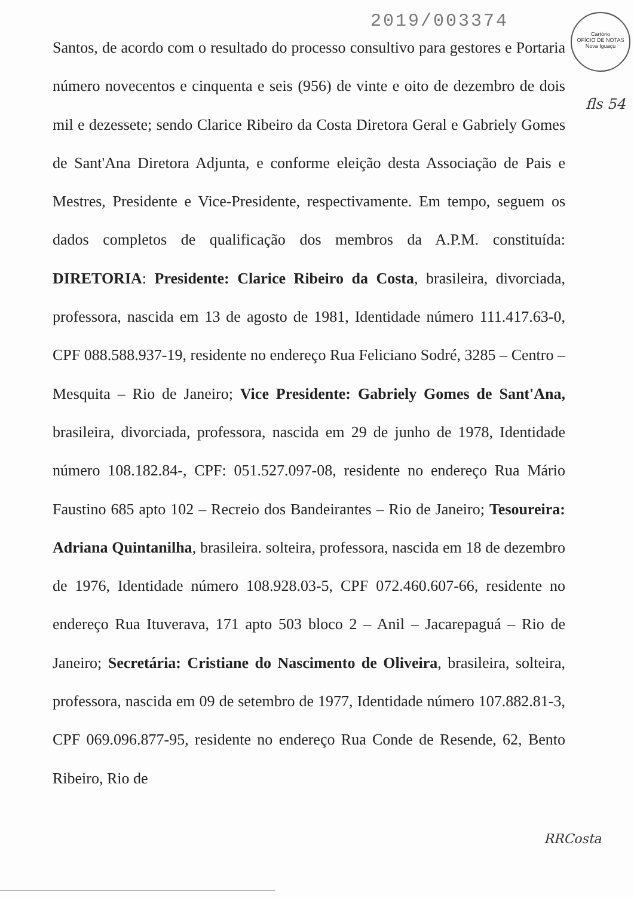2019/003374
Cartório
OFÍCIO DE NOTAS
Nova Iguaçu
fls 54
Santos, de acordo com o resultado do processo consultivo para gestores e Portaria número novecentos e cinquenta e seis (956) de vinte e oito de dezembro de dois mil e dezessete; sendo Clarice Ribeiro da Costa Diretora Geral e Gabriely Gomes de Sant'Ana Diretora Adjunta, e conforme eleição desta Associação de Pais e Mestres, Presidente e Vice-Presidente, respectivamente. Em tempo, seguem os dados completos de qualificação dos membros da A.P.M. constituída: DIRETORIA: Presidente: Clarice Ribeiro da Costa, brasileira, divorciada, professora, nascida em 13 de agosto de 1981, Identidade número 111.417.63-0, CPF 088.588.937-19, residente no endereço Rua Feliciano Sodré, 3285 – Centro – Mesquita – Rio de Janeiro; Vice Presidente: Gabriely Gomes de Sant'Ana, brasileira, divorciada, professora, nascida em 29 de junho de 1978, Identidade número 108.182.84-, CPF: 051.527.097-08, residente no endereço Rua Mário Faustino 685 apto 102 – Recreio dos Bandeirantes – Rio de Janeiro; Tesoureira: Adriana Quintanilha, brasileira. solteira, professora, nascida em 18 de dezembro de 1976, Identidade número 108.928.03-5, CPF 072.460.607-66, residente no endereço Rua Ituverava, 171 apto 503 bloco 2 – Anil – Jacarepaguá – Rio de Janeiro; Secretária: Cristiane do Nascimento de Oliveira, brasileira, solteira, professora, nascida em 09 de setembro de 1977, Identidade número 107.882.81-3, CPF 069.096.877-95, residente no endereço Rua Conde de Resende, 62, Bento Ribeiro, Rio de
RRCosta